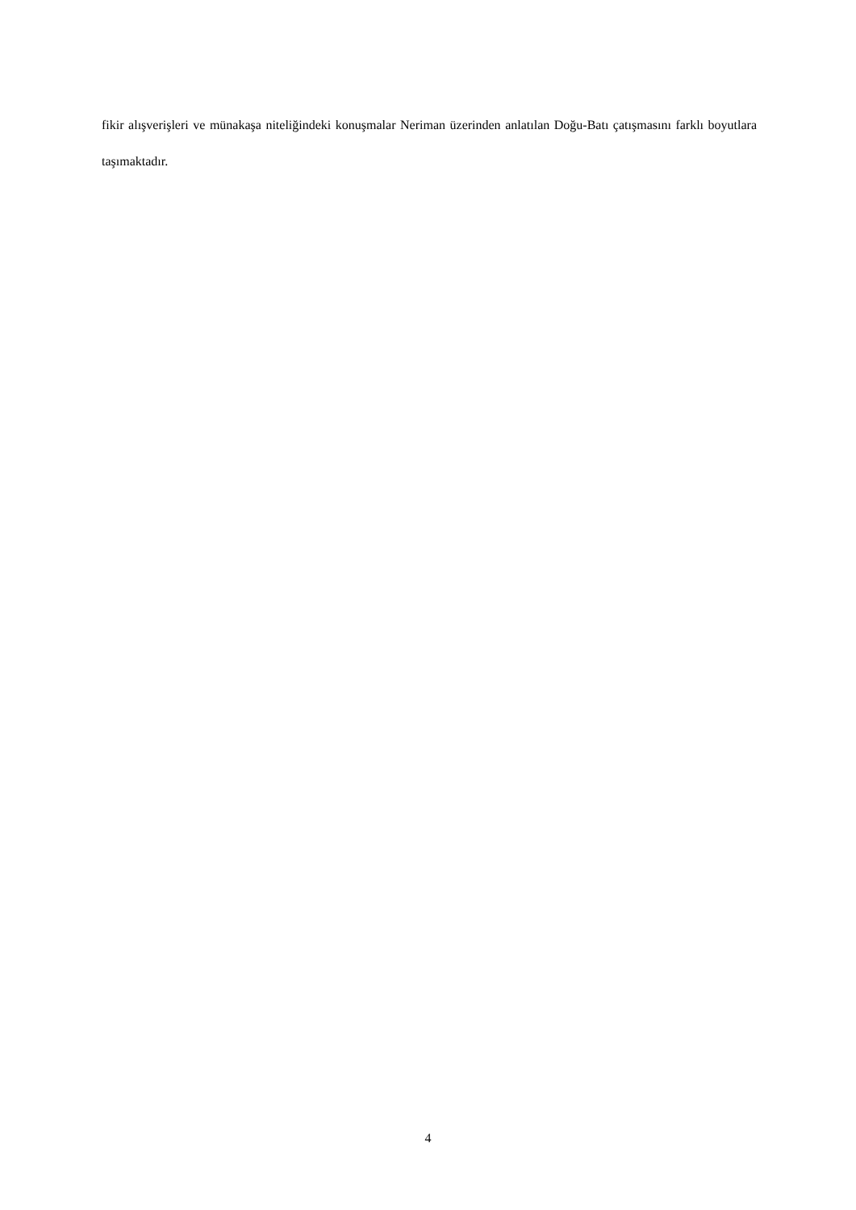fikir alışverişleri ve münakaşa niteliğindeki konuşmalar Neriman üzerinden anlatılan Doğu-Batı çatışmasını farklı boyutlara taşımaktadır.
4